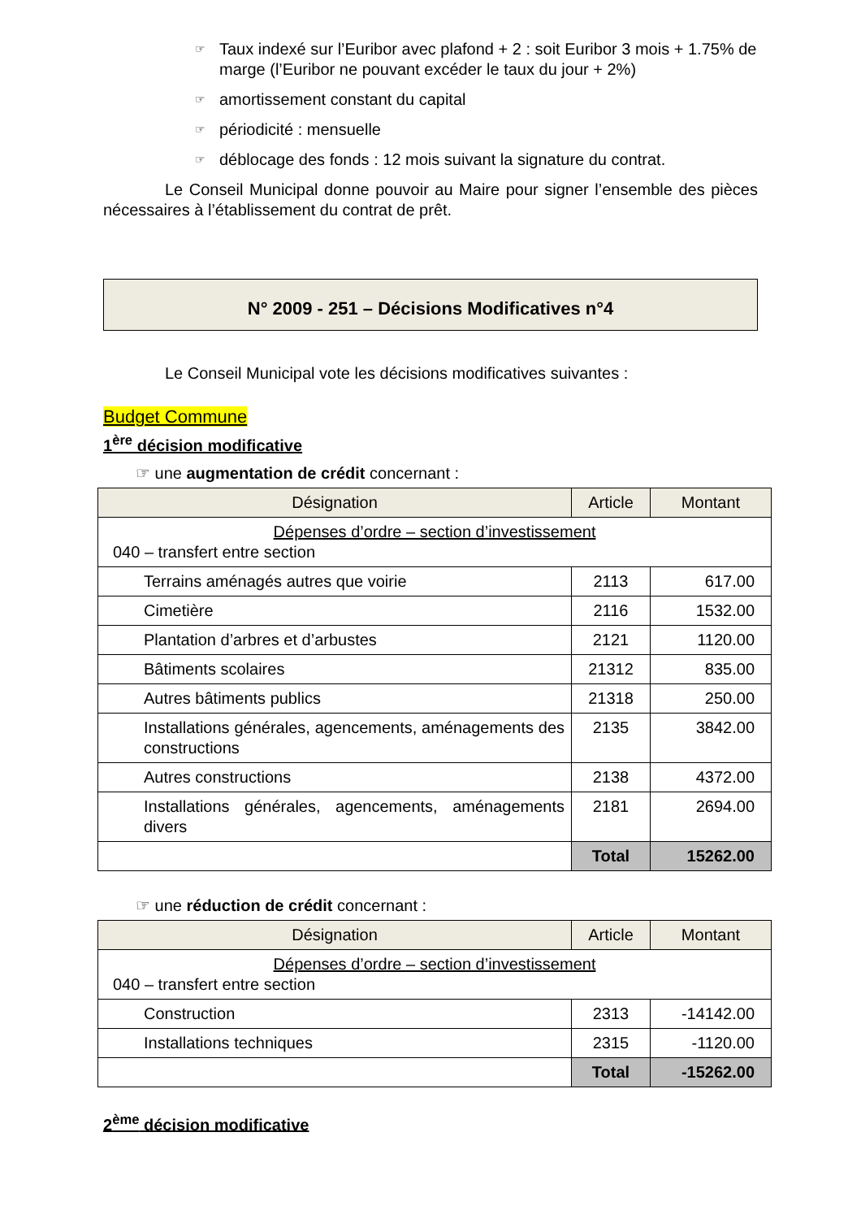☞ Taux indexé sur l’Euribor avec plafond + 2 : soit Euribor 3 mois + 1.75% de marge (l’Euribor ne pouvant excéder le taux du jour + 2%)
☞ amortissement constant du capital
☞ périodicité : mensuelle
☞ déblocage des fonds : 12 mois suivant la signature du contrat.
Le Conseil Municipal donne pouvoir au Maire pour signer l’ensemble des pièces nécessaires à l’établissement du contrat de prêt.
N° 2009 - 251 – Décisions Modificatives n°4
Le Conseil Municipal vote les décisions modificatives suivantes :
Budget Commune
1<sup>ère</sup> décision modificative
☞ une augmentation de crédit concernant :
| Désignation | Article | Montant |
| --- | --- | --- |
| Dépenses d’ordre – section d’investissement 040 – transfert entre section | | |
| Terrains aménagés autres que voirie | 2113 | 617.00 |
| Cimetière | 2116 | 1532.00 |
| Plantation d’arbres et d’arbustes | 2121 | 1120.00 |
| Bâtiments scolaires | 21312 | 835.00 |
| Autres bâtiments publics | 21318 | 250.00 |
| Installations générales, agencements, aménagements des constructions | 2135 | 3842.00 |
| Autres constructions | 2138 | 4372.00 |
| Installations générales, agencements, aménagements divers | 2181 | 2694.00 |
| | Total | 15262.00 |
☞ une réduction de crédit concernant :
| Désignation | Article | Montant |
| --- | --- | --- |
| Dépenses d’ordre – section d’investissement 040 – transfert entre section | | |
| Construction | 2313 | -14142.00 |
| Installations techniques | 2315 | -1120.00 |
| | Total | -15262.00 |
2<sup>ème</sup> décision modificative